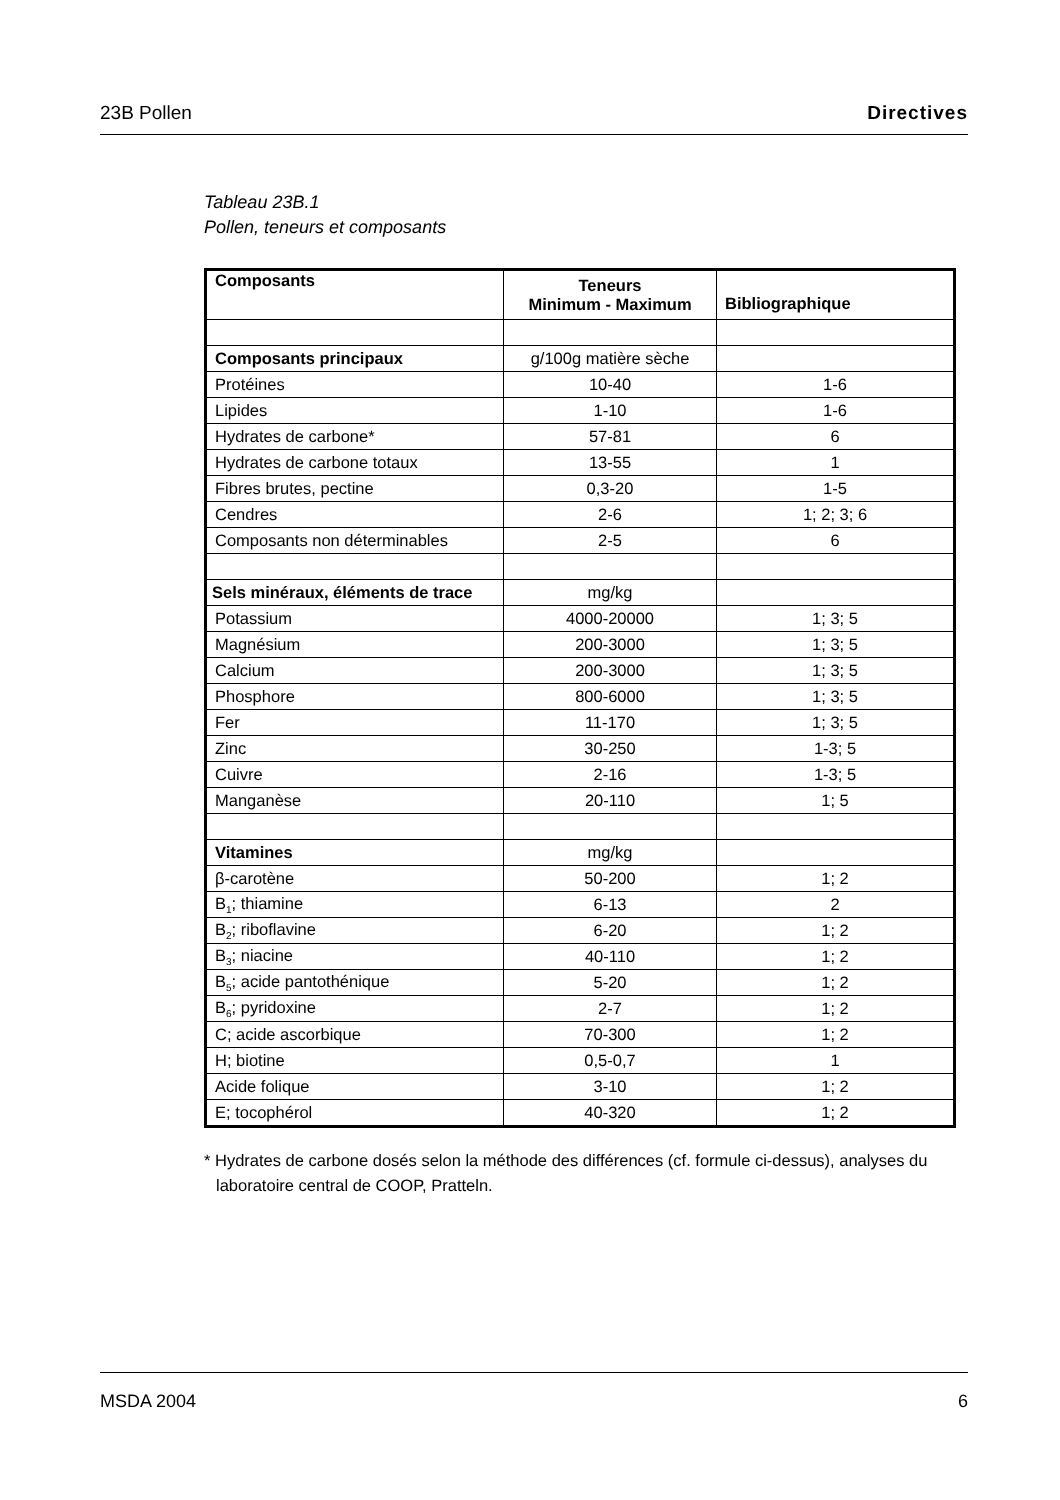23B Pollen Directives
Tableau 23B.1
Pollen, teneurs et composants
| Composants | Teneurs Minimum - Maximum | Bibliographique |
| --- | --- | --- |
| Composants principaux | g/100g matière sèche | |
| Protéines | 10-40 | 1-6 |
| Lipides | 1-10 | 1-6 |
| Hydrates de carbone* | 57-81 | 6 |
| Hydrates de carbone totaux | 13-55 | 1 |
| Fibres brutes, pectine | 0,3-20 | 1-5 |
| Cendres | 2-6 | 1; 2; 3; 6 |
| Composants non déterminables | 2-5 | 6 |
| Sels minéraux, éléments de trace | mg/kg | |
| Potassium | 4000-20000 | 1; 3; 5 |
| Magnésium | 200-3000 | 1; 3; 5 |
| Calcium | 200-3000 | 1; 3; 5 |
| Phosphore | 800-6000 | 1; 3; 5 |
| Fer | 11-170 | 1; 3; 5 |
| Zinc | 30-250 | 1-3; 5 |
| Cuivre | 2-16 | 1-3; 5 |
| Manganèse | 20-110 | 1; 5 |
| Vitamines | mg/kg | |
| β-carotène | 50-200 | 1; 2 |
| B<sub>1</sub>; thiamine | 6-13 | 2 |
| B<sub>2</sub>; riboflavine | 6-20 | 1; 2 |
| B<sub>3</sub>; niacine | 40-110 | 1; 2 |
| B<sub>5</sub>; acide pantothénique | 5-20 | 1; 2 |
| B<sub>6</sub>; pyridoxine | 2-7 | 1; 2 |
| C; acide ascorbique | 70-300 | 1; 2 |
| H; biotine | 0,5-0,7 | 1 |
| Acide folique | 3-10 | 1; 2 |
| E; tocophérol | 40-320 | 1; 2 |
* Hydrates de carbone dosés selon la méthode des différences (cf. formule ci-dessus), analyses du laboratoire central de COOP, Pratteln.
MSDA 2004 6